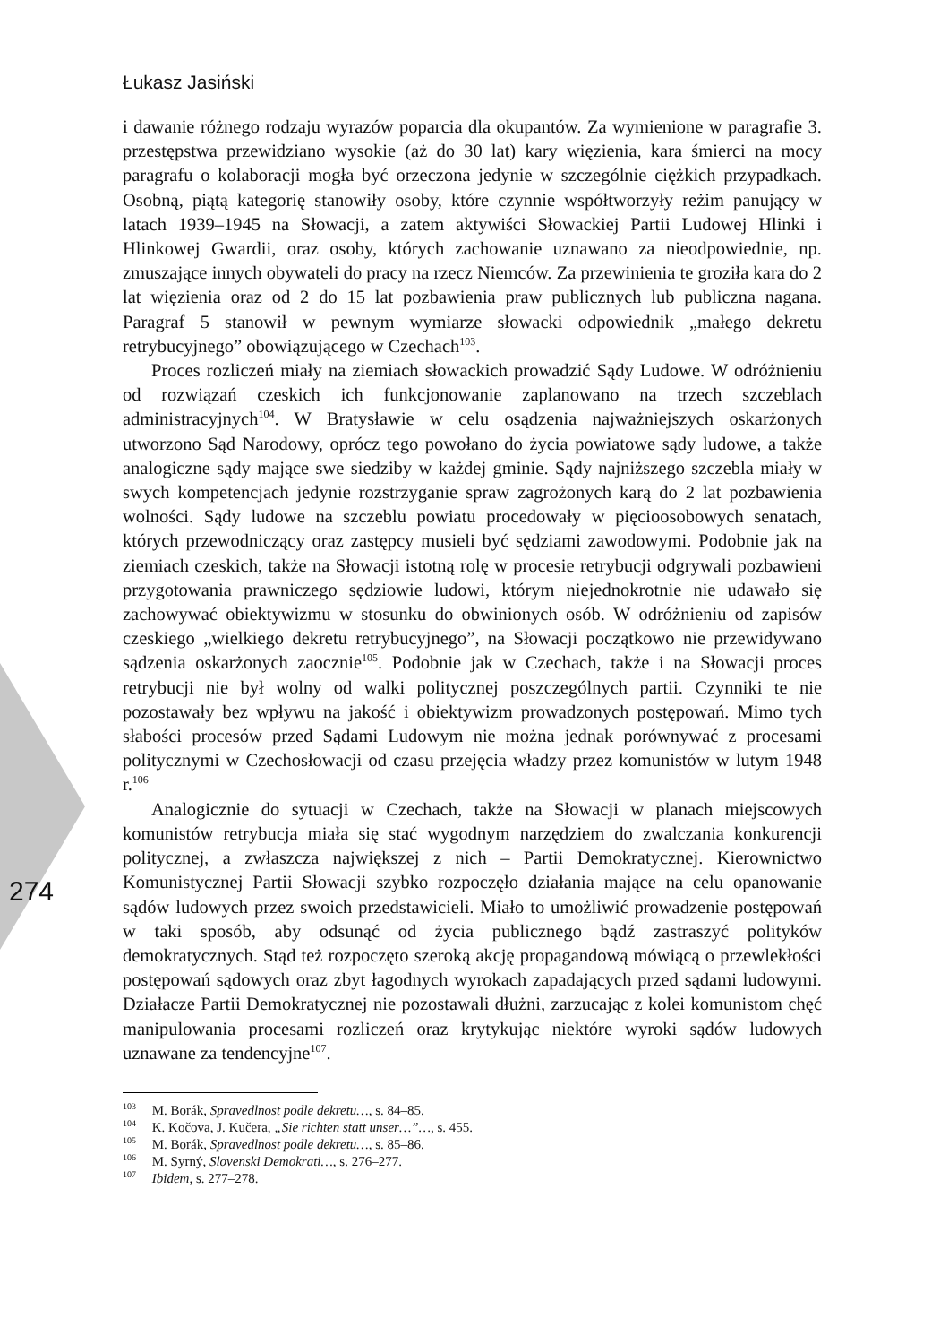Łukasz Jasiński
274
i dawanie różnego rodzaju wyrazów poparcia dla okupantów. Za wymienione w paragrafie 3. przestępstwa przewidziano wysokie (aż do 30 lat) kary więzienia, kara śmierci na mocy paragrafu o kolaboracji mogła być orzeczona jedynie w szczególnie ciężkich przypadkach. Osobną, piątą kategorię stanowiły osoby, które czynnie współtworzyły reżim panujący w latach 1939–1945 na Słowacji, a zatem aktywiści Słowackiej Partii Ludowej Hlinki i Hlinkowej Gwardii, oraz osoby, których zachowanie uznawano za nieodpowiednie, np. zmuszające innych obywateli do pracy na rzecz Niemców. Za przewinienia te groziła kara do 2 lat więzienia oraz od 2 do 15 lat pozbawienia praw publicznych lub publiczna nagana. Paragraf 5 stanowił w pewnym wymiarze słowacki odpowiednik „małego dekretu retrybucyjnego” obowiązującego w Czechach<sup>103</sup>.
Proces rozliczeń miały na ziemiach słowackich prowadzić Sądy Ludowe. W odróżnieniu od rozwiązań czeskich ich funkcjonowanie zaplanowano na trzech szczeblach administracyjnych<sup>104</sup>. W Bratysławie w celu osądzenia najważniejszych oskarżonych utworzono Sąd Narodowy, oprócz tego powołano do życia powiatowe sądy ludowe, a także analogiczne sądy mające swe siedziby w każdej gminie. Sądy najniższego szczebla miały w swych kompetencjach jedynie rozstrzyganie spraw zagrożonych karą do 2 lat pozbawienia wolności. Sądy ludowe na szczeblu powiatu procedowały w pięcioosobowych senatach, których przewodniczący oraz zastępcy musieli być sędziami zawodowymi. Podobnie jak na ziemiach czeskich, także na Słowacji istotną rolę w procesie retrybucji odgrywali pozbawieni przygotowania prawniczego sędziowie ludowi, którym niejednokrotnie nie udawało się zachowywać obiektywizmu w stosunku do obwinionych osób. W odróżnieniu od zapisów czeskiego „wielkiego dekretu retrybucyjnego”, na Słowacji początkowo nie przewidywano sądzenia oskarżonych zaocznie<sup>105</sup>. Podobnie jak w Czechach, także i na Słowacji proces retrybucji nie był wolny od walki politycznej poszczególnych partii. Czynniki te nie pozostawały bez wpływu na jakość i obiektywizm prowadzonych postępowań. Mimo tych słabości procesów przed Sądami Ludowym nie można jednak porównywać z procesami politycznymi w Czechosłowacji od czasu przejęcia władzy przez komunistów w lutym 1948 r.<sup>106</sup>
Analogicznie do sytuacji w Czechach, także na Słowacji w planach miejscowych komunistów retrybucja miała się stać wygodnym narzędziem do zwalczania konkurencji politycznej, a zwłaszcza największej z nich – Partii Demokratycznej. Kierownictwo Komunistycznej Partii Słowacji szybko rozpoczęło działania mające na celu opanowanie sądów ludowych przez swoich przedstawicieli. Miało to umożliwić prowadzenie postępowań w taki sposób, aby odsunąć od życia publicznego bądź zastraszyć polityków demokratycznych. Stąd też rozpoczęto szeroką akcję propagandową mówiącą o przewlekłości postępowań sądowych oraz zbyt łagodnych wyrokach zapadających przed sądami ludowymi. Działacze Partii Demokratycznej nie pozostawali dłużni, zarzucając z kolei komunistom chęć manipulowania procesami rozliczeń oraz krytykując niektóre wyroki sądów ludowych uznawane za tendencyjne<sup>107</sup>.
<sup>103</sup> M. Borák, Spravedlnost podle dekretu…, s. 84–85.
<sup>104</sup> K. Kočova, J. Kučera, „Sie richten statt unser…”…, s. 455.
<sup>105</sup> M. Borák, Spravedlnost podle dekretu…, s. 85–86.
<sup>106</sup> M. Syrný, Slovenski Demokrati…, s. 276–277.
<sup>107</sup> Ibidem, s. 277–278.